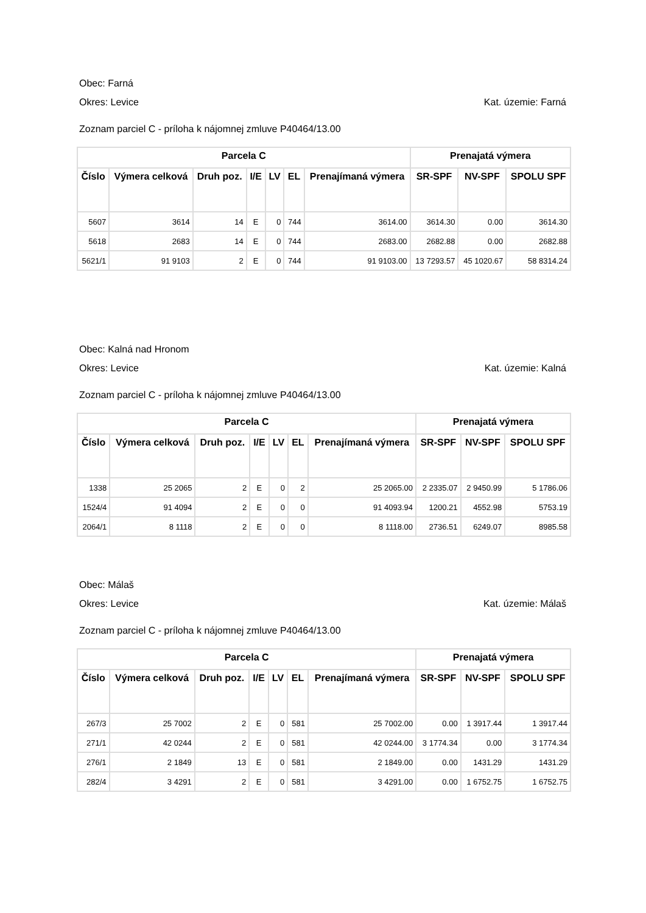Obec: Farná
Okres: Levice Kat. územie: Farná
Zoznam parciel C - príloha k nájomnej zmluve P40464/13.00
| Parcela C | | | | | | | Prenajatá výmera | | |
| --- | --- | --- | --- | --- | --- | --- | --- | --- | --- |
| Číslo | Výmera celková | Druh poz. | I/E | LV | EL | Prenajímaná výmera | SR-SPF | NV-SPF | SPOLU SPF |
| 5607 | 3614 | 14 | E | 0 | 744 | 3614.00 | 3614.30 | 0.00 | 3614.30 |
| 5618 | 2683 | 14 | E | 0 | 744 | 2683.00 | 2682.88 | 0.00 | 2682.88 |
| 5621/1 | 91 9103 | 2 | E | 0 | 744 | 91 9103.00 | 13 7293.57 | 45 1020.67 | 58 8314.24 |
Obec: Kalná nad Hronom
Okres: Levice Kat. územie: Kalná
Zoznam parciel C - príloha k nájomnej zmluve P40464/13.00
| Parcela C | | | | | | | Prenajatá výmera | | |
| --- | --- | --- | --- | --- | --- | --- | --- | --- | --- |
| Číslo | Výmera celková | Druh poz. | I/E | LV | EL | Prenajímaná výmera | SR-SPF | NV-SPF | SPOLU SPF |
| 1338 | 25 2065 | 2 | E | 0 | 2 | 25 2065.00 | 2 2335.07 | 2 9450.99 | 5 1786.06 |
| 1524/4 | 91 4094 | 2 | E | 0 | 0 | 91 4093.94 | 1200.21 | 4552.98 | 5753.19 |
| 2064/1 | 8 1118 | 2 | E | 0 | 0 | 8 1118.00 | 2736.51 | 6249.07 | 8985.58 |
Obec: Málaš
Okres: Levice Kat. územie: Málaš
Zoznam parciel C - príloha k nájomnej zmluve P40464/13.00
| Parcela C | | | | | | | Prenajatá výmera | | |
| --- | --- | --- | --- | --- | --- | --- | --- | --- | --- |
| Číslo | Výmera celková | Druh poz. | I/E | LV | EL | Prenajímaná výmera | SR-SPF | NV-SPF | SPOLU SPF |
| 267/3 | 25 7002 | 2 | E | 0 | 581 | 25 7002.00 | 0.00 | 1 3917.44 | 1 3917.44 |
| 271/1 | 42 0244 | 2 | E | 0 | 581 | 42 0244.00 | 3 1774.34 | 0.00 | 3 1774.34 |
| 276/1 | 2 1849 | 13 | E | 0 | 581 | 2 1849.00 | 0.00 | 1431.29 | 1431.29 |
| 282/4 | 3 4291 | 2 | E | 0 | 581 | 3 4291.00 | 0.00 | 1 6752.75 | 1 6752.75 |